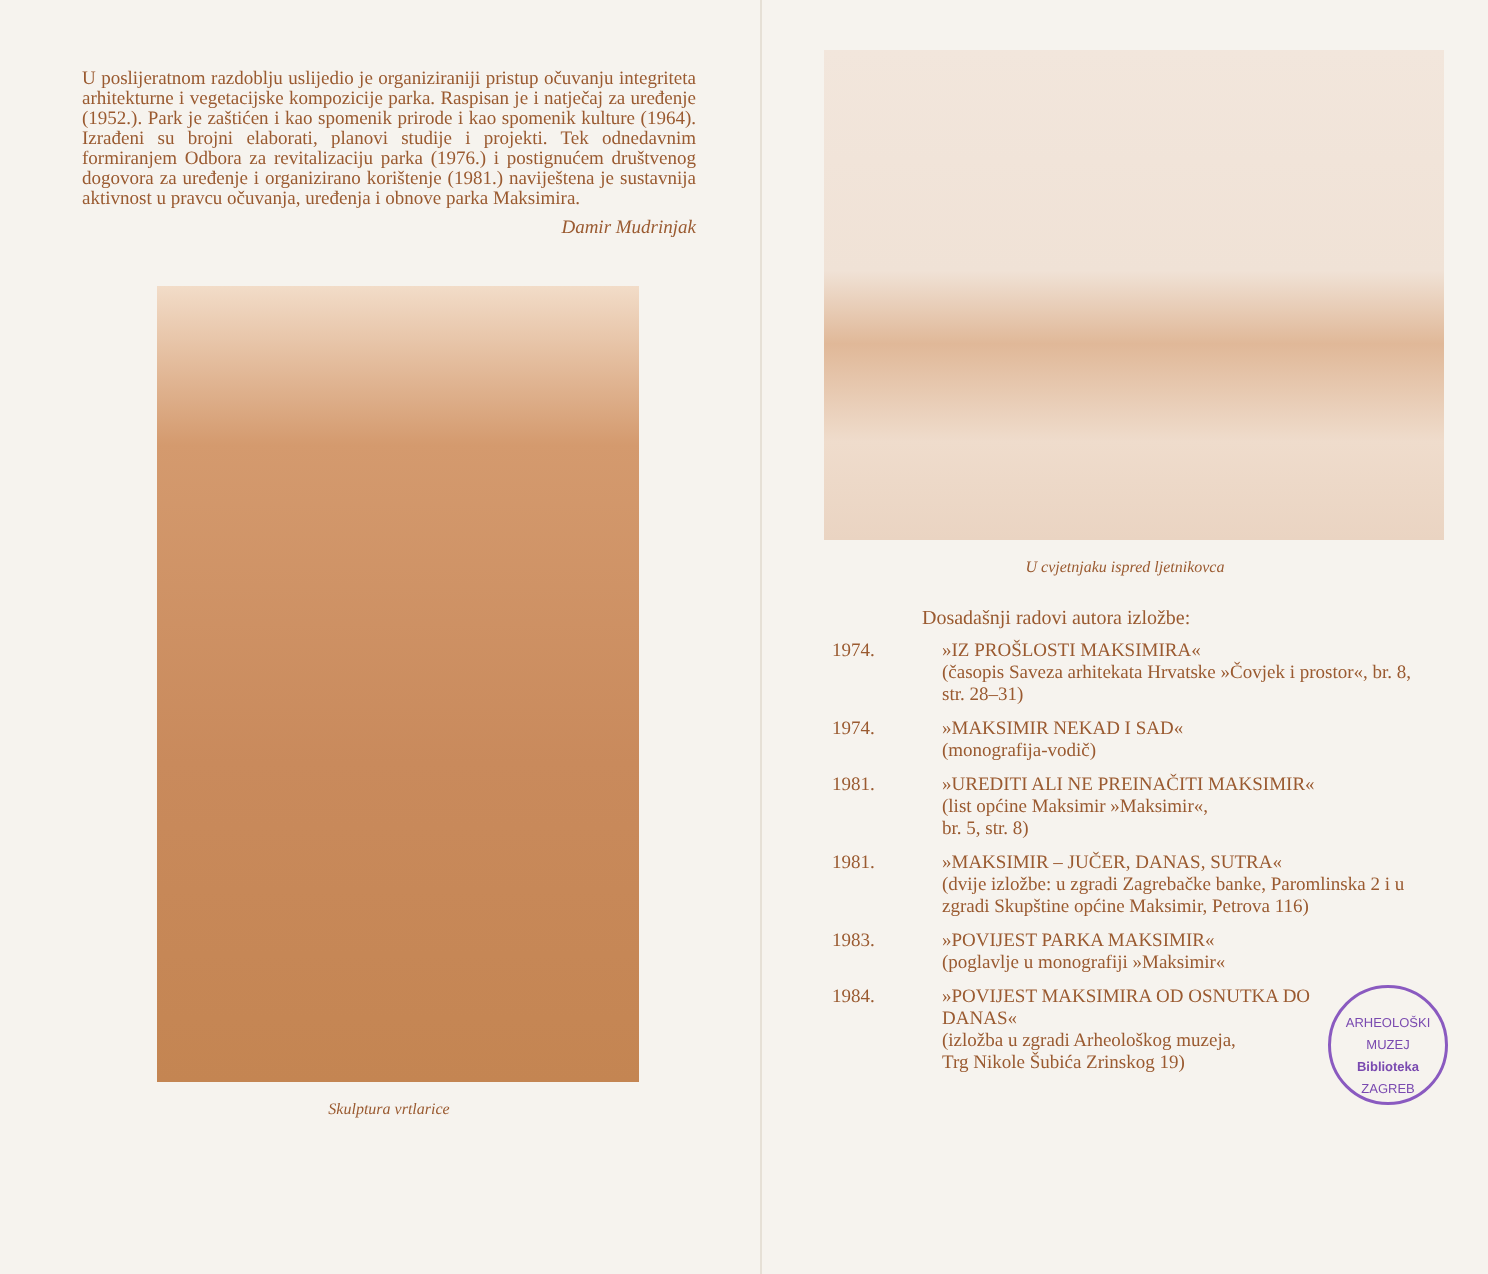U poslijeratnom razdoblju uslijedio je organiziraniji pristup očuvanju integriteta arhitekturne i vegetacijske kompozicije parka. Raspisan je i natječaj za uređenje (1952.). Park je zaštićen i kao spomenik prirode i kao spomenik kulture (1964). Izrađeni su brojni elaborati, planovi studije i projekti. Tek odnedavnim formiranjem Odbora za revitalizaciju parka (1976.) i postignućem društvenog dogovora za uređenje i organizirano korištenje (1981.) naviještena je sustavnija aktivnost u pravcu očuvanja, uređenja i obnove parka Maksimira.
Damir Mudrinjak
Skulptura vrtlarice
U cvjetnjaku ispred ljetnikovca
Dosadašnji radovi autora izložbe:
1974.
»IZ PROŠLOSTI MAKSIMIRA«
(časopis Saveza arhitekata Hrvatske »Čovjek i prostor«, br. 8, str. 28–31)
1974.
»MAKSIMIR NEKAD I SAD«
(monografija-vodič)
1981.
»UREDITI ALI NE PREINAČITI MAKSIMIR«
(list općine Maksimir »Maksimir«,
br. 5, str. 8)
1981.
»MAKSIMIR – JUČER, DANAS, SUTRA«
(dvije izložbe: u zgradi Zagrebačke banke, Paromlinska 2 i u zgradi Skupštine općine Maksimir, Petrova 116)
1983.
»POVIJEST PARKA MAKSIMIR«
(poglavlje u monografiji »Maksimir«
1984.
ARHEOLOŠKI MUZEJ
Biblioteka
ZAGREB
»POVIJEST MAKSIMIRA OD OSNUTKA DO DANAS«
(izložba u zgradi Arheološkog muzeja,
Trg Nikole Šubića Zrinskog 19)